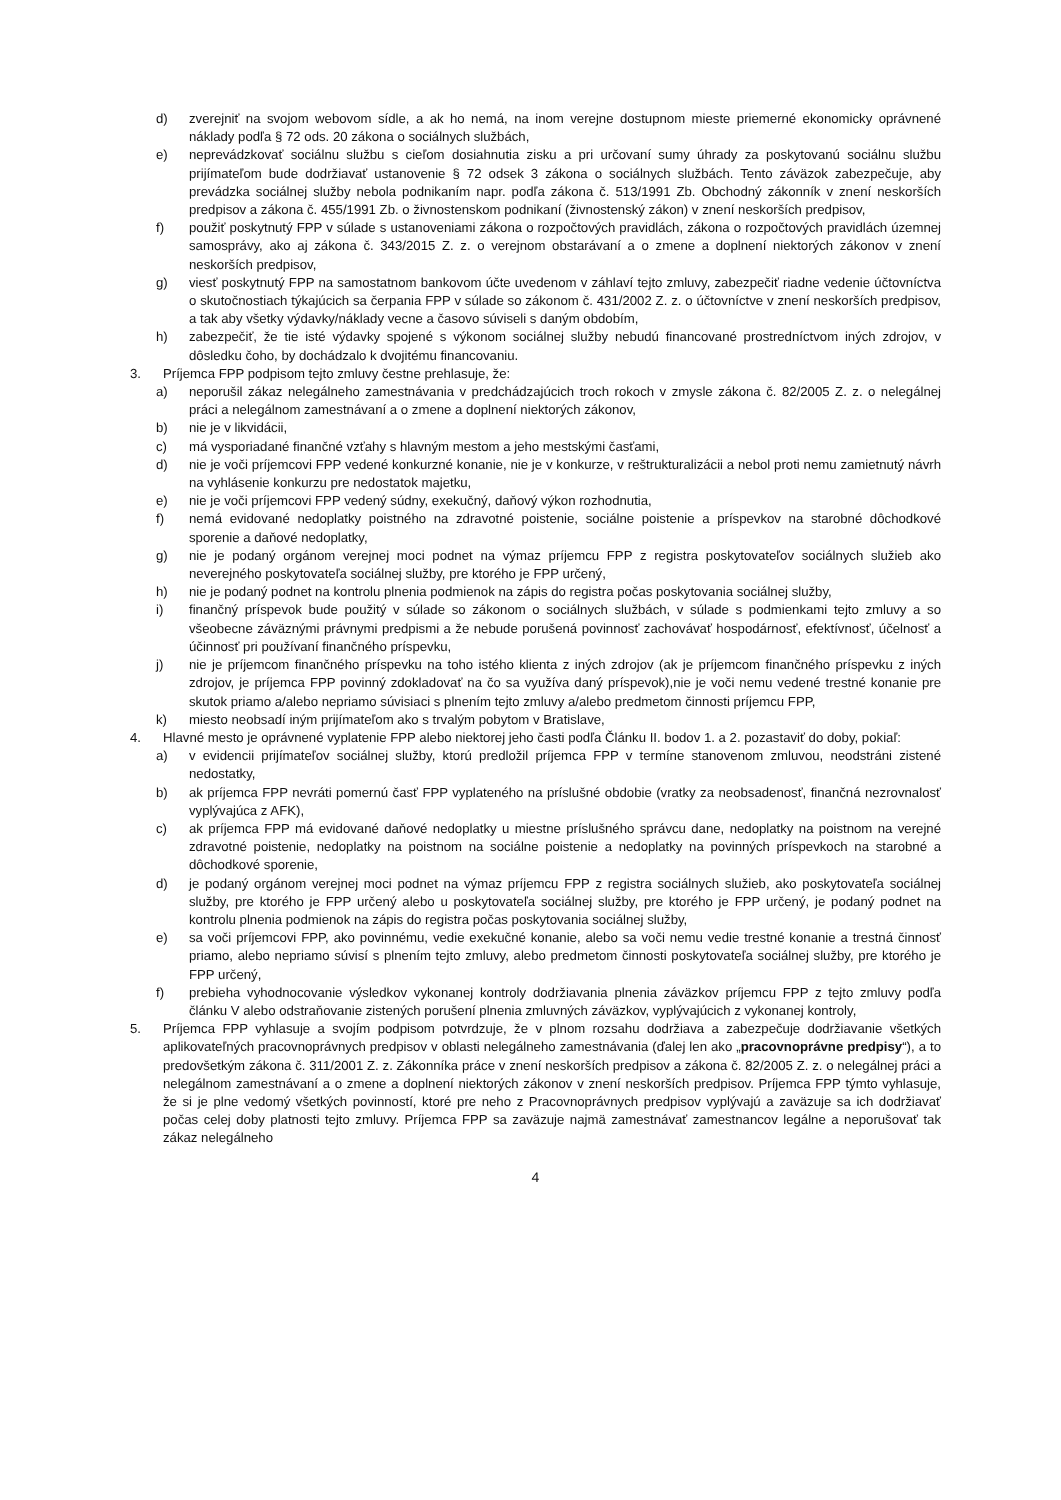d) zverejniť na svojom webovom sídle, a ak ho nemá, na inom verejne dostupnom mieste priemerné ekonomicky oprávnené náklady podľa § 72 ods. 20 zákona o sociálnych službách,
e) neprevádzkovať sociálnu službu s cieľom dosiahnutia zisku a pri určovaní sumy úhrady za poskytovanú sociálnu službu prijímateľom bude dodržiavať ustanovenie § 72 odsek 3 zákona o sociálnych službách. Tento záväzok zabezpečuje, aby prevádzka sociálnej služby nebola podnikaním napr. podľa zákona č. 513/1991 Zb. Obchodný zákonník v znení neskorších predpisov a zákona č. 455/1991 Zb. o živnostenskom podnikaní (živnostenský zákon) v znení neskorších predpisov,
f) použiť poskytnutý FPP v súlade s ustanoveniami zákona o rozpočtových pravidlách, zákona o rozpočtových pravidlách územnej samosprávy, ako aj zákona č. 343/2015 Z. z. o verejnom obstarávaní a o zmene a doplnení niektorých zákonov v znení neskorších predpisov,
g) viesť poskytnutý FPP na samostatnom bankovom účte uvedenom v záhlaví tejto zmluvy, zabezpečiť riadne vedenie účtovníctva o skutočnostiach týkajúcich sa čerpania FPP v súlade so zákonom č. 431/2002 Z. z. o účtovníctve v znení neskorších predpisov, a tak aby všetky výdavky/náklady vecne a časovo súviseli s daným obdobím,
h) zabezpečiť, že tie isté výdavky spojené s výkonom sociálnej služby nebudú financované prostredníctvom iných zdrojov, v dôsledku čoho, by dochádzalo k dvojitému financovaniu.
3. Príjemca FPP podpisom tejto zmluvy čestne prehlasuje, že:
a) neporušil zákaz nelegálneho zamestnávania v predchádzajúcich troch rokoch v zmysle zákona č. 82/2005 Z. z. o nelegálnej práci a nelegálnom zamestnávaní a o zmene a doplnení niektorých zákonov,
b) nie je v likvidácii,
c) má vysporiadané finančné vzťahy s hlavným mestom a jeho mestskými časťami,
d) nie je voči príjemcovi FPP vedené konkurzné konanie, nie je v konkurze, v reštrukturalizácii a nebol proti nemu zamietnutý návrh na vyhlásenie konkurzu pre nedostatok majetku,
e) nie je voči príjemcovi FPP vedený súdny, exekučný, daňový výkon rozhodnutia,
f) nemá evidované nedoplatky poistného na zdravotné poistenie, sociálne poistenie a príspevkov na starobné dôchodkové sporenie a daňové nedoplatky,
g) nie je podaný orgánom verejnej moci podnet na výmaz príjemcu FPP z registra poskytovateľov sociálnych služieb ako neverejného poskytovateľa sociálnej služby, pre ktorého je FPP určený,
h) nie je podaný podnet na kontrolu plnenia podmienok na zápis do registra počas poskytovania sociálnej služby,
i) finančný príspevok bude použitý v súlade so zákonom o sociálnych službách, v súlade s podmienkami tejto zmluvy a so všeobecne záväznými právnymi predpismi a že nebude porušená povinnosť zachovávať hospodárnosť, efektívnosť, účelnosť a účinnosť pri používaní finančného príspevku,
j) nie je príjemcom finančného príspevku na toho istého klienta z iných zdrojov (ak je príjemcom finančného príspevku z iných zdrojov, je príjemca FPP povinný zdokladovať na čo sa využíva daný príspevok),nie je voči nemu vedené trestné konanie pre skutok priamo a/alebo nepriamo súvisiaci s plnením tejto zmluvy a/alebo predmetom činnosti príjemcu FPP,
k) miesto neobsadí iným prijímateľom ako s trvalým pobytom v Bratislave,
4. Hlavné mesto je oprávnené vyplatenie FPP alebo niektorej jeho časti podľa Článku II. bodov 1. a 2. pozastaviť do doby, pokiaľ:
a) v evidencii prijímateľov sociálnej služby, ktorú predložil príjemca FPP v termíne stanovenom zmluvou, neodstráni zistené nedostatky,
b) ak príjemca FPP nevráti pomernú časť FPP vyplateného na príslušné obdobie (vratky za neobsadenosť, finančná nezrovnalosť vyplývajúca z AFK),
c) ak príjemca FPP má evidované daňové nedoplatky u miestne príslušného správcu dane, nedoplatky na poistnom na verejné zdravotné poistenie, nedoplatky na poistnom na sociálne poistenie a nedoplatky na povinných príspevkoch na starobné a dôchodkové sporenie,
d) je podaný orgánom verejnej moci podnet na výmaz príjemcu FPP z registra sociálnych služieb, ako poskytovateľa sociálnej služby, pre ktorého je FPP určený alebo u poskytovateľa sociálnej služby, pre ktorého je FPP určený, je podaný podnet na kontrolu plnenia podmienok na zápis do registra počas poskytovania sociálnej služby,
e) sa voči príjemcovi FPP, ako povinnému, vedie exekučné konanie, alebo sa voči nemu vedie trestné konanie a trestná činnosť priamo, alebo nepriamo súvisí s plnením tejto zmluvy, alebo predmetom činnosti poskytovateľa sociálnej služby, pre ktorého je FPP určený,
f) prebieha vyhodnocovanie výsledkov vykonanej kontroly dodržiavania plnenia záväzkov príjemcu FPP z tejto zmluvy podľa článku V alebo odstraňovanie zistených porušení plnenia zmluvných záväzkov, vyplývajúcich z vykonanej kontroly,
5. Príjemca FPP vyhlasuje a svojím podpisom potvrdzuje, že v plnom rozsahu dodržiava a zabezpečuje dodržiavanie všetkých aplikovateľných pracovnoprávnych predpisov v oblasti nelegálneho zamestnávania (ďalej len ako „pracovnoprávne predpisy“), a to predovšetkým zákona č. 311/2001 Z. z. Zákonníka práce v znení neskorších predpisov a zákona č. 82/2005 Z. z. o nelegálnej práci a nelegálnom zamestnávaní a o zmene a doplnení niektorých zákonov v znení neskorších predpisov. Príjemca FPP týmto vyhlasuje, že si je plne vedomý všetkých povinností, ktoré pre neho z Pracovnoprávnych predpisov vyplývajú a zaväzuje sa ich dodržiavať počas celej doby platnosti tejto zmluvy. Príjemca FPP sa zaväzuje najmä zamestnávať zamestnancov legálne a neporušovať tak zákaz nelegálneho
4